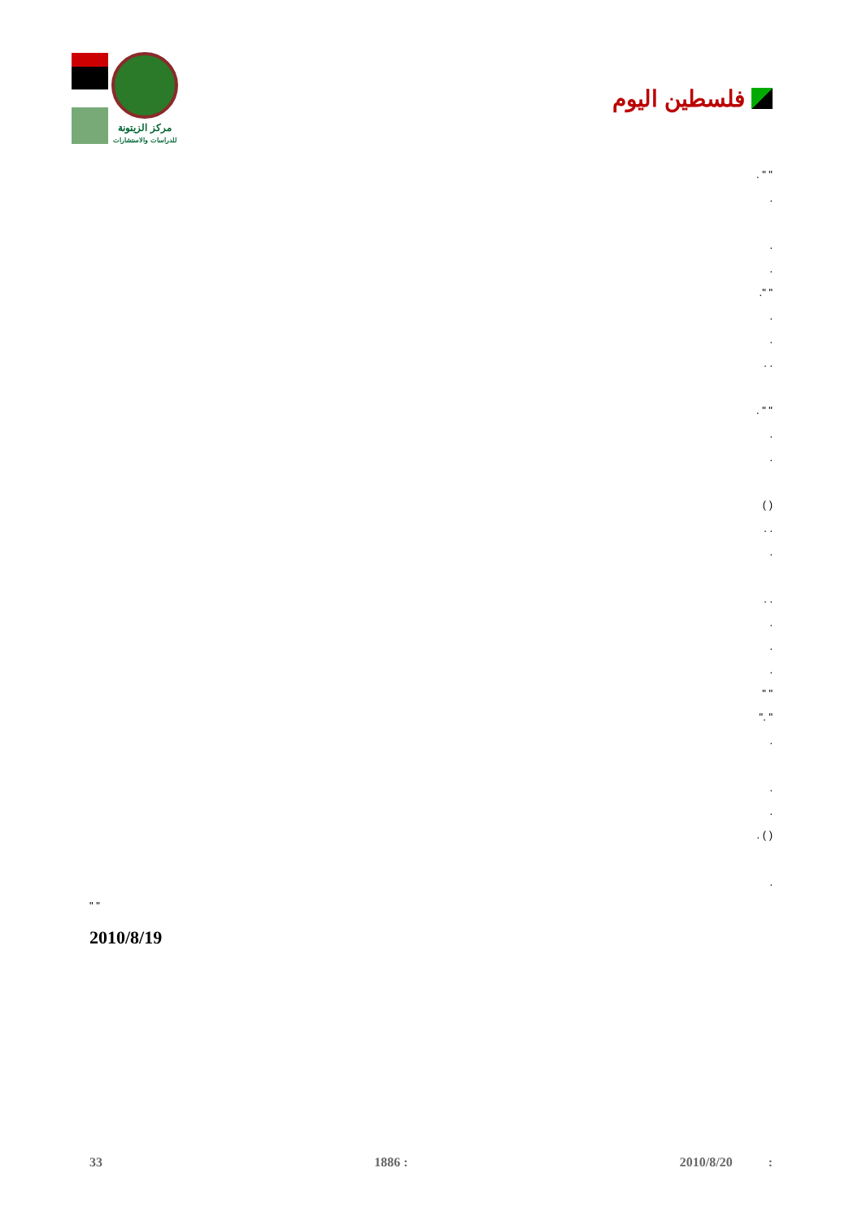مركز الزيتونة
للدراسات والاستشارات
فلسطين اليوم
" " .
.
.
.
" ".
.
.
. .
" " .
.
.
( )
. .
.
. .
.
.
.
" "
" ."
.
.
.
( ) .
.
" "
2010/8/19
33 1886 : 2010/8/20 :